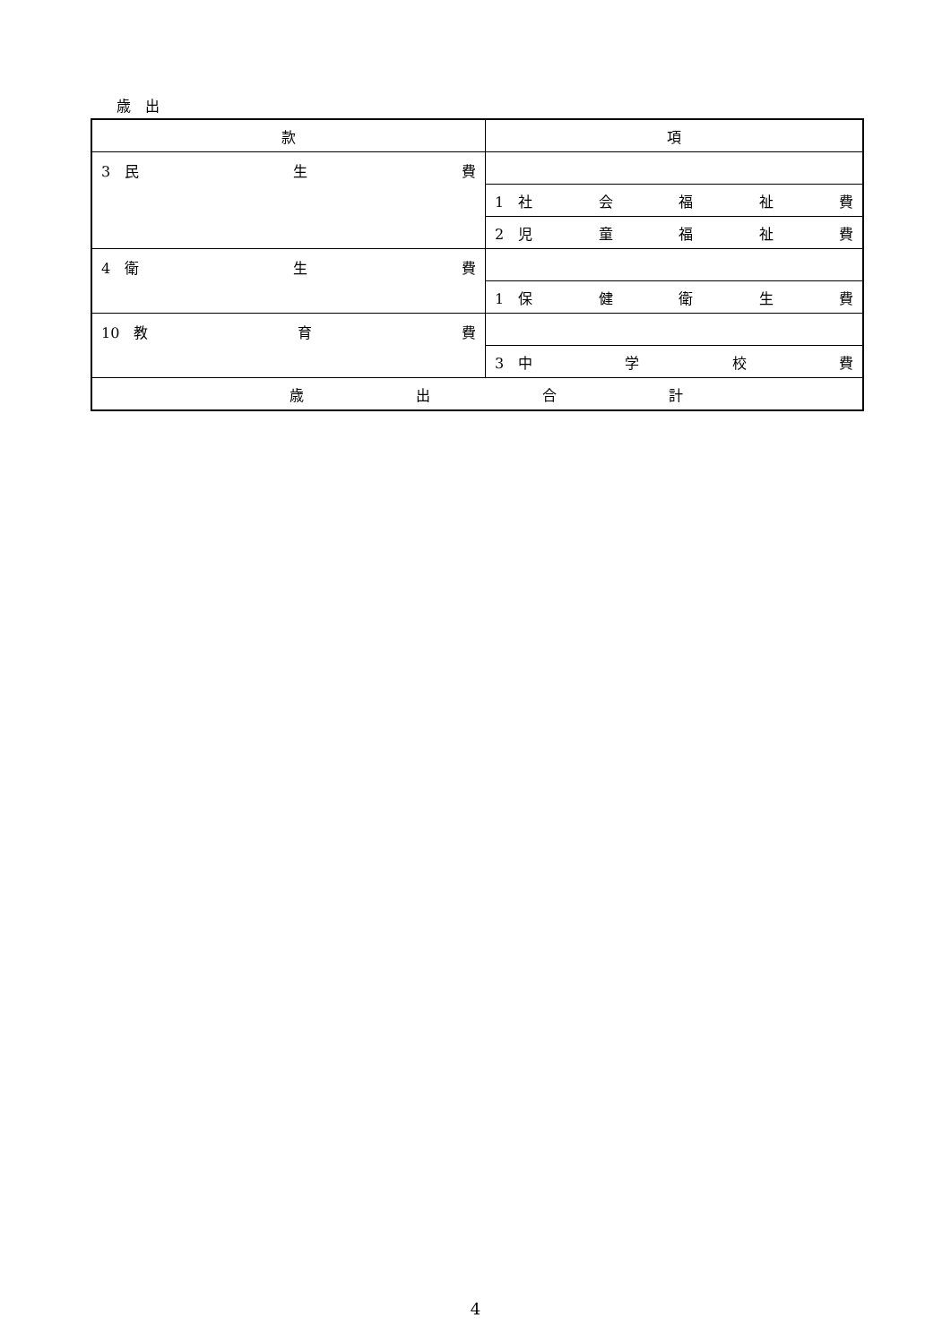歳　出
| 款 | 項 |
| --- | --- |
| 3 民 生 費 | |
| | 1 社 会 福 祉 費 |
| | 2 児 童 福 祉 費 |
| 4 衛 生 費 | |
| | 1 保 健 衛 生 費 |
| 10 教 育 費 | |
| | 3 中 学 校 費 |
| 歳 出 合 計 | |
4